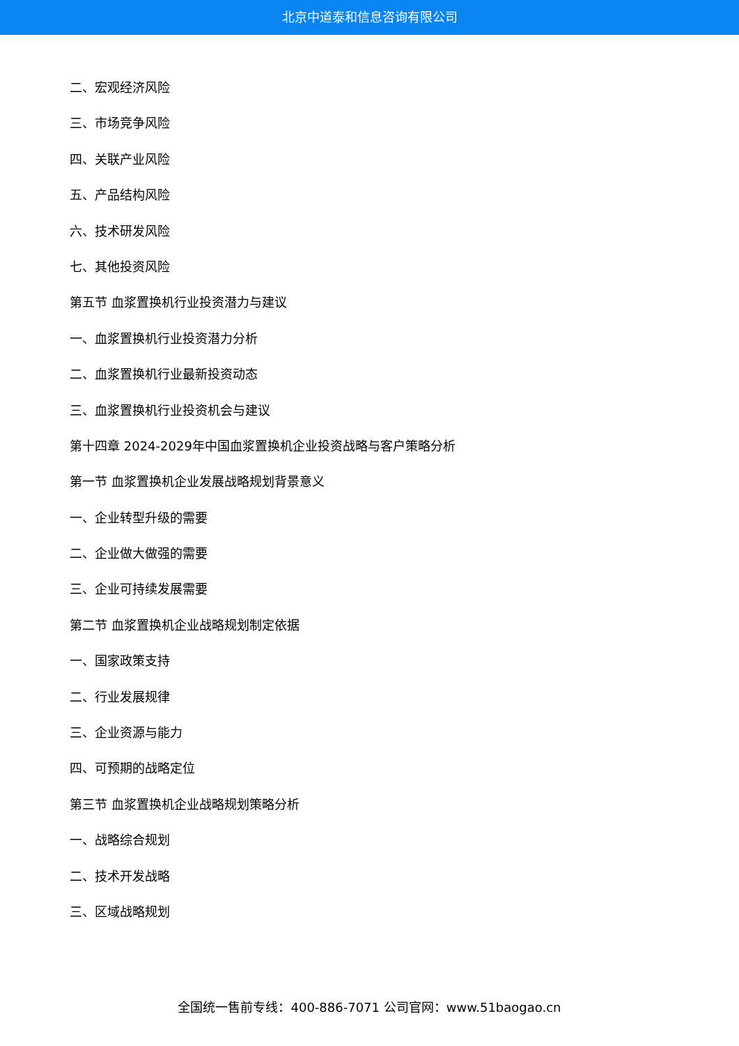北京中道泰和信息咨询有限公司
二、宏观经济风险
三、市场竞争风险
四、关联产业风险
五、产品结构风险
六、技术研发风险
七、其他投资风险
第五节 血浆置换机行业投资潜力与建议
一、血浆置换机行业投资潜力分析
二、血浆置换机行业最新投资动态
三、血浆置换机行业投资机会与建议
第十四章 2024-2029年中国血浆置换机企业投资战略与客户策略分析
第一节 血浆置换机企业发展战略规划背景意义
一、企业转型升级的需要
二、企业做大做强的需要
三、企业可持续发展需要
第二节 血浆置换机企业战略规划制定依据
一、国家政策支持
二、行业发展规律
三、企业资源与能力
四、可预期的战略定位
第三节 血浆置换机企业战略规划策略分析
一、战略综合规划
二、技术开发战略
三、区域战略规划
全国统一售前专线：400-886-7071 公司官网：www.51baogao.cn